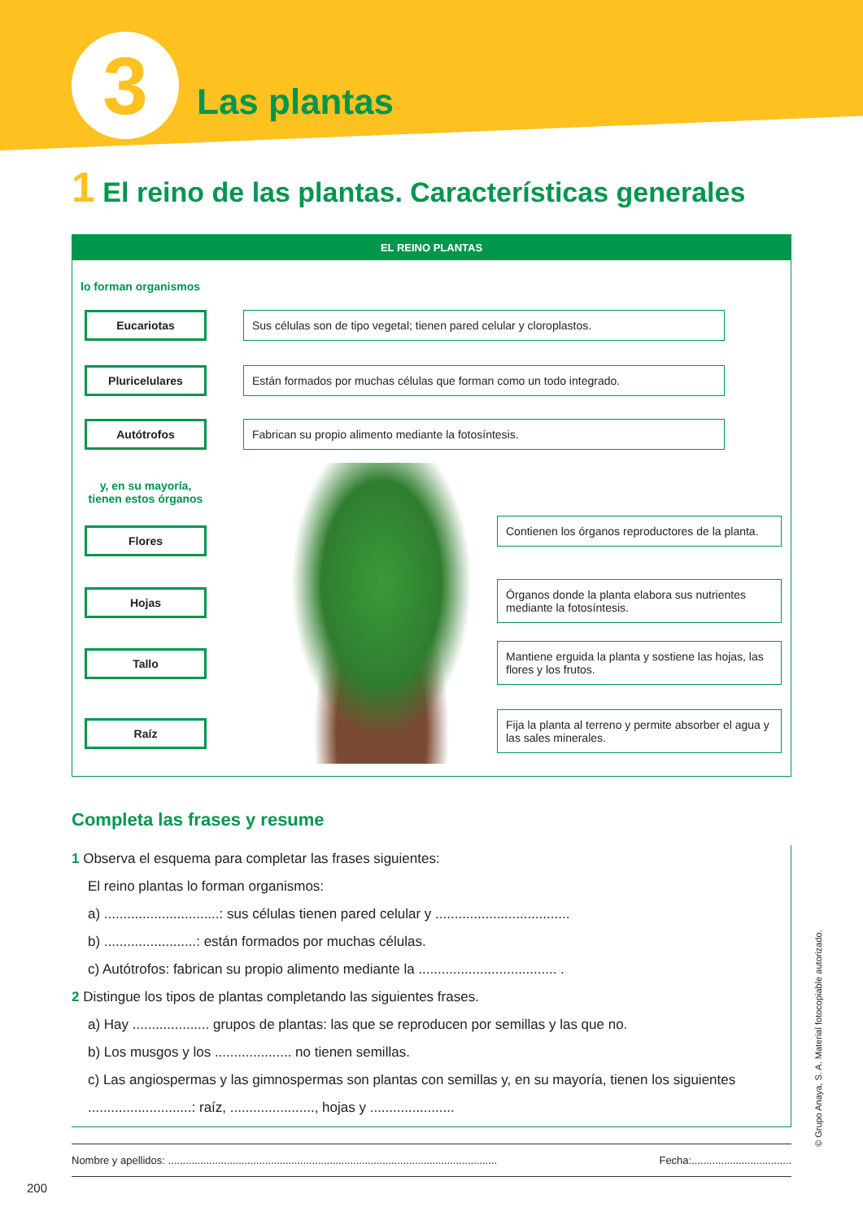3
Las plantas
1 El reino de las plantas. Características generales
EL REINO PLANTAS
lo forman organismos
Eucariotas
Sus células son de tipo vegetal; tienen pared celular y cloroplastos.
Pluricelulares
Están formados por muchas células que forman como un todo integrado.
Autótrofos Fabrican su propio alimento mediante la fotosíntesis.
y, en su mayoría, tienen estos órganos
Flores
Contienen los órganos reproductores de la planta.
Hojas
Órganos donde la planta elabora sus nutrientes mediante la fotosíntesis.
Tallo
Mantiene erguida la planta y sostiene las hojas, las flores y los frutos.
Raíz
Fija la planta al terreno y permite absorber el agua y las sales minerales.
Completa las frases y resume
1 Observa el esquema para completar las frases siguientes:
El reino plantas lo forman organismos:
a) ..............................: sus células tienen pared celular y ...................................
b) ........................: están formados por muchas células.
c) Autótrofos: fabrican su propio alimento mediante la .................................... .
2 Distingue los tipos de plantas completando las siguientes frases.
a) Hay .................... grupos de plantas: las que se reproducen por semillas y las que no.
b) Los musgos y los .................... no tienen semillas.
c) Las angiospermas y las gimnospermas son plantas con semillas y, en su mayoría, tienen los siguientes ...........................: raíz, ......................, hojas y ......................
Nombre y apellidos: ................................................................................................................ Fecha:..................................
200
© Grupo Anaya, S. A. Material fotocopiable autorizado.